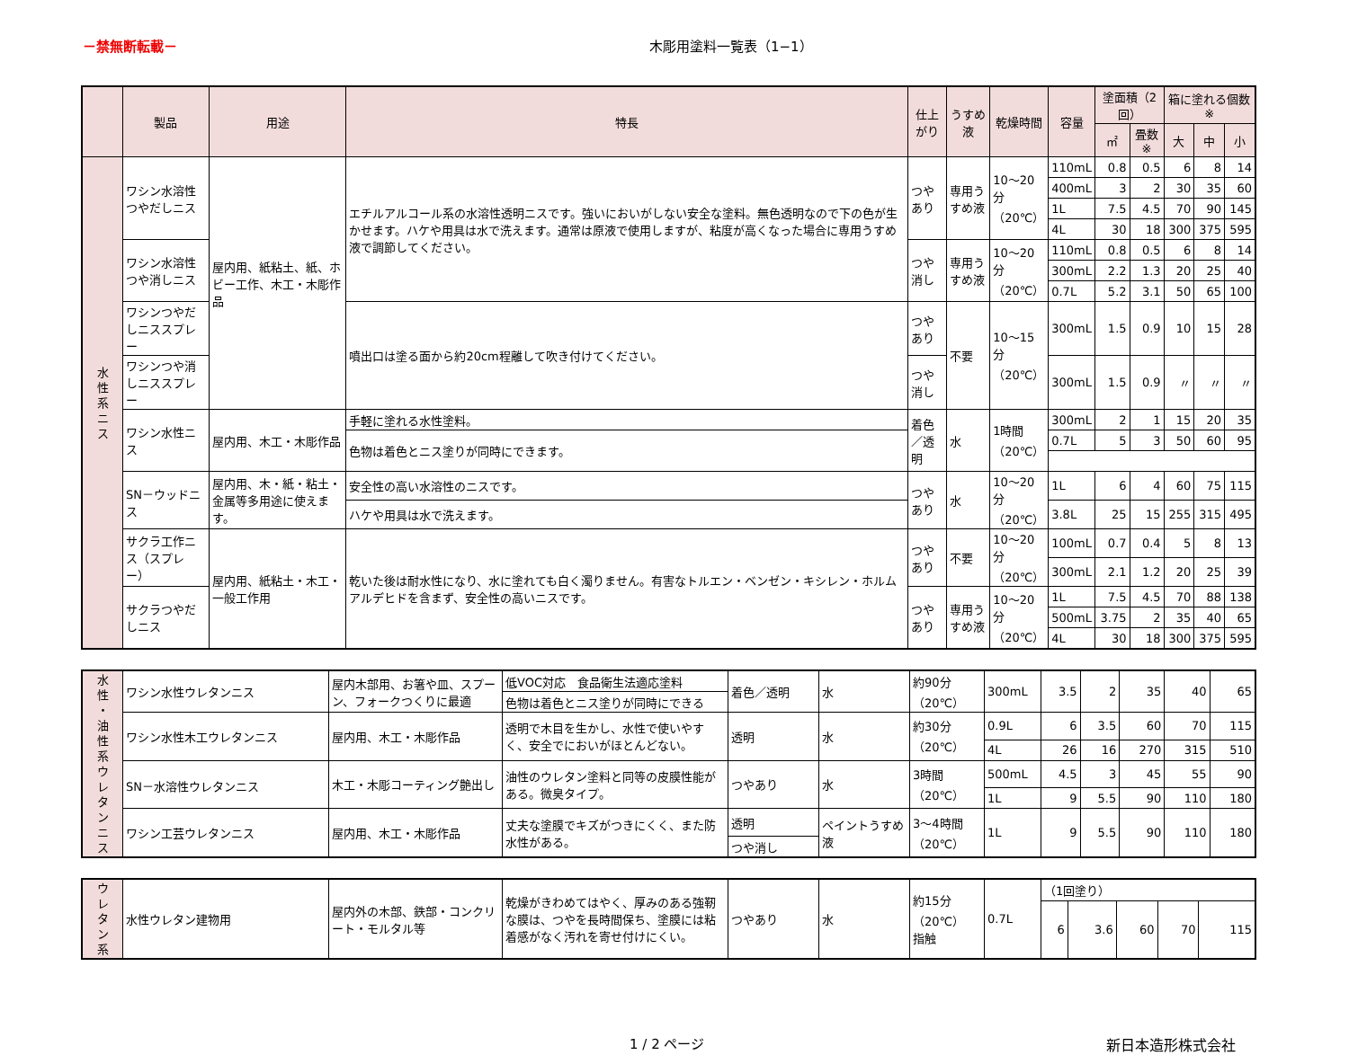－禁無断転載－ 木彫用塗料一覧表（1−1）
| | 製品 | 用途 | 特長 | 仕上がり | うすめ液 | 乾燥時間 | 容量 | 塗面積（2回） | | 箱に塗れる個数※ | | |
| --- | --- | --- | --- | --- | --- | --- | --- | --- | --- | --- | --- | --- |
| | | | | | | | | ㎡ | 畳数※ | 大 | 中 | 小 |
| 水 性 系 ニ ス | ワシン水溶性つやだしニス | 屋内用、紙粘土、紙、ホビー工作、木工・木彫作品 | エチルアルコール系の水溶性透明ニスです。強いにおいがしない安全な塗料。無色透明なので下の色が生かせます。ハケや用具は水で洗えます。通常は原液で使用しますが、粘度が高くなった場合に専用うすめ液で調節してください。 | つやあり | 専用うすめ液 | 10〜20分 （20℃） | 110mL | 0.8 | 0.5 | 6 | 8 | 14 |
| | | | | | | | 400mL | 3 | 2 | 30 | 35 | 60 |
| | | | | | | | 1L | 7.5 | 4.5 | 70 | 90 | 145 |
| | | | | | | | 4L | 30 | 18 | 300 | 375 | 595 |
| | ワシン水溶性つや消しニス | | | つや消し | 専用うすめ液 | 10〜20分 （20℃） | 110mL | 0.8 | 0.5 | 6 | 8 | 14 |
| | | | | | | | 300mL | 2.2 | 1.3 | 20 | 25 | 40 |
| | | | | | | | 0.7L | 5.2 | 3.1 | 50 | 65 | 100 |
| | ワシンつやだしニススプレー | | 噴出口は塗る面から約20cm程離して吹き付けてください。 | つやあり | 不要 | 10〜15分 （20℃） | 300mL | 1.5 | 0.9 | 10 | 15 | 28 |
| | ワシンつや消しニススプレー | | | つや消し | | | 300mL | 1.5 | 0.9 | 〃 | 〃 | 〃 |
| | ワシン水性ニス | 屋内用、木工・木彫作品 | 手軽に塗れる水性塗料。 | 着色／透明 | 水 | 1時間 （20℃） | 300mL | 2 | 1 | 15 | 20 | 35 |
| | | | 色物は着色とニス塗りが同時にできます。 | | | | 0.7L | 5 | 3 | 50 | 60 | 95 |
| | SN－ウッドニス | 屋内用、木・紙・粘土・金属等多用途に使えます。 | 安全性の高い水溶性のニスです。 | つやあり | 水 | 10〜20分 （20℃） | 1L | 6 | 4 | 60 | 75 | 115 |
| | | | ハケや用具は水で洗えます。 | | | | 3.8L | 25 | 15 | 255 | 315 | 495 |
| | サクラ工作ニス（スプレー） | 屋内用、紙粘土・木工・一般工作用 | 乾いた後は耐水性になり、水に塗れても白く濁りません。有害なトルエン・ベンゼン・キシレン・ホルムアルデヒドを含まず、安全性の高いニスです。 | つやあり | 不要 | 10〜20分 （20℃） | 100mL | 0.7 | 0.4 | 5 | 8 | 13 |
| | | | | | | | 300mL | 2.1 | 1.2 | 20 | 25 | 39 |
| | サクラつやだしニス | | | つやあり | 専用うすめ液 | 10〜20分 （20℃） | 1L | 7.5 | 4.5 | 70 | 88 | 138 |
| | | | | | | | 500mL | 3.75 | 2 | 35 | 40 | 65 |
| | | | | | | | 4L | 30 | 18 | 300 | 375 | 595 |
| 水 性 ・ 油 性 系 ウ レ タ ン ニ ス | ワシン水性ウレタンニス | 屋内木部用、お箸や皿、スプーン、フォークつくりに最適 | 低VOC対応 食品衛生法適応塗料 | 着色／透明 | 水 | 約90分 （20℃） | 300mL | 3.5 | 2 | 35 | 40 | 65 |
| | | | 色物は着色とニス塗りが同時にできる | | | | | | | | | |
| | ワシン水性木工ウレタンニス | 屋内用、木工・木彫作品 | 透明で木目を生かし、水性で使いやすく、安全でにおいがほとんどない。 | 透明 | 水 | 約30分 （20℃） | 0.9L | 6 | 3.5 | 60 | 70 | 115 |
| | | | | | | | 4L | 26 | 16 | 270 | 315 | 510 |
| | SN－水溶性ウレタンニス | 木工・木彫コーティング艶出し | 油性のウレタン塗料と同等の皮膜性能がある。微臭タイプ。 | つやあり | 水 | 3時間 （20℃） | 500mL | 4.5 | 3 | 45 | 55 | 90 |
| | | | | | | | 1L | 9 | 5.5 | 90 | 110 | 180 |
| | ワシン工芸ウレタンニス | 屋内用、木工・木彫作品 | 丈夫な塗膜でキズがつきにくく、また防水性がある。 | 透明 | ペイントうすめ液 | 3〜4時間 （20℃） | 1L | 9 | 5.5 | 90 | 110 | 180 |
| | | | | つや消し | | | | | | | | |
| ウ レ タ ン 系 | 水性ウレタン建物用 | 屋内外の木部、鉄部・コンクリート・モルタル等 | 乾燥がきわめてはやく、厚みのある強靭な膜は、つやを長時間保ち、塗膜には粘着感がなく汚れを寄せ付けにくい。 | つやあり | 水 | 約15分 （20℃） 指触 | 0.7L | （1回塗り） | | | | |
| | | | | | | | | 6 | 3.6 | 60 | 70 | 115 |
1 / 2 ページ 新日本造形株式会社